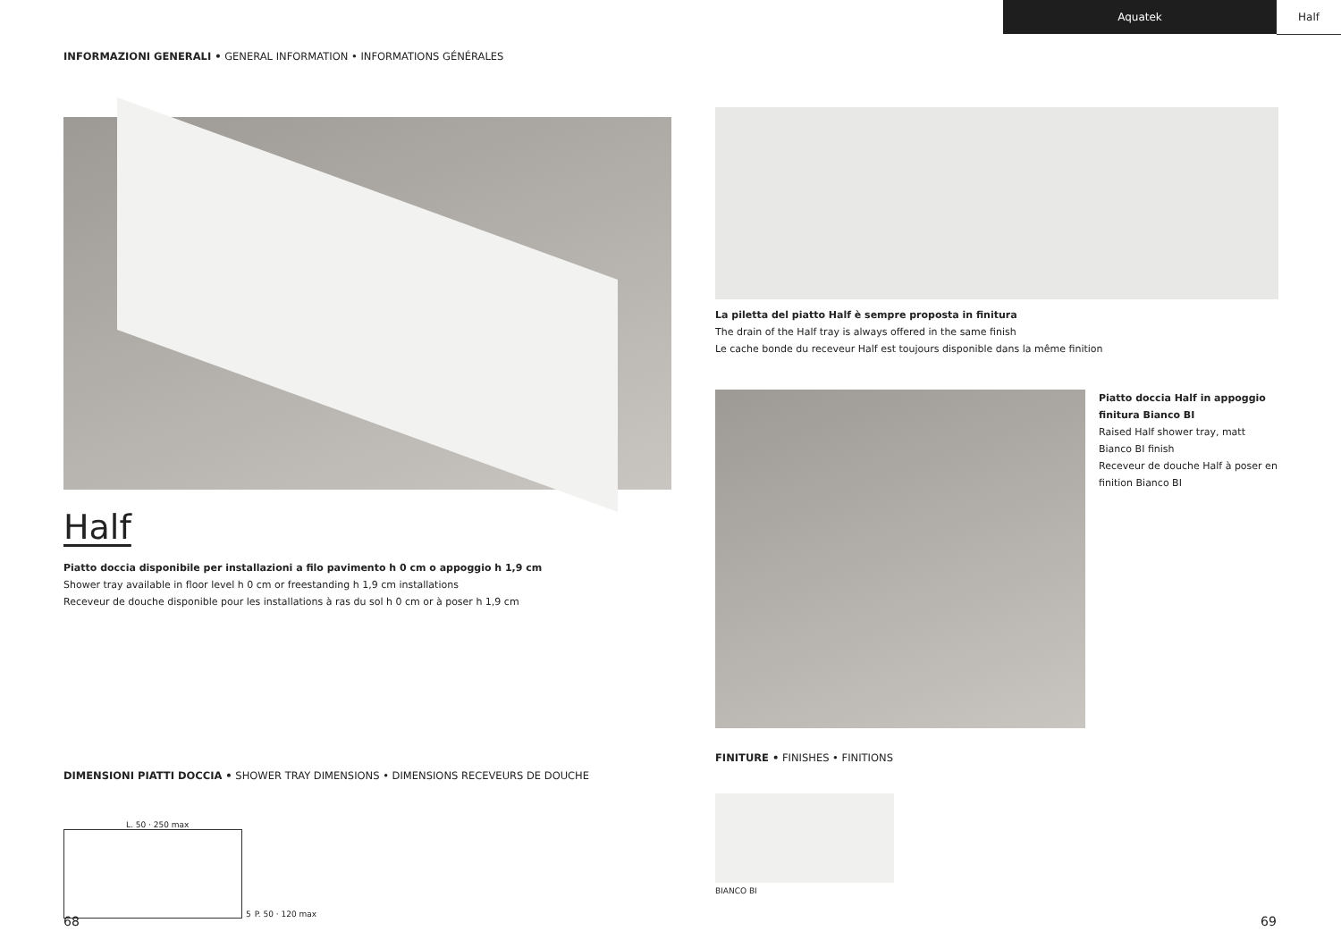Aquatek Half
INFORMAZIONI GENERALI • GENERAL INFORMATION • INFORMATIONS GÉNÉRALES
Half
Piatto doccia disponibile per installazioni a filo pavimento h 0 cm o appoggio h 1,9 cm
Shower tray available in floor level h 0 cm or freestanding h 1,9 cm installations
Receveur de douche disponible pour les installations à ras du sol h 0 cm or à poser h 1,9 cm
DIMENSIONI PIATTI DOCCIA • SHOWER TRAY DIMENSIONS • DIMENSIONS RECEVEURS DE DOUCHE
L. 50 · 250 max
5 P. 50 · 120 max
La piletta del piatto Half è sempre proposta in finitura
The drain of the Half tray is always offered in the same finish
Le cache bonde du receveur Half est toujours disponible dans la même finition
Piatto doccia Half in appoggio finitura Bianco BI
Raised Half shower tray, matt Bianco BI finish
Receveur de douche Half à poser en finition Bianco BI
FINITURE • FINISHES • FINITIONS
BIANCO BI
68 69